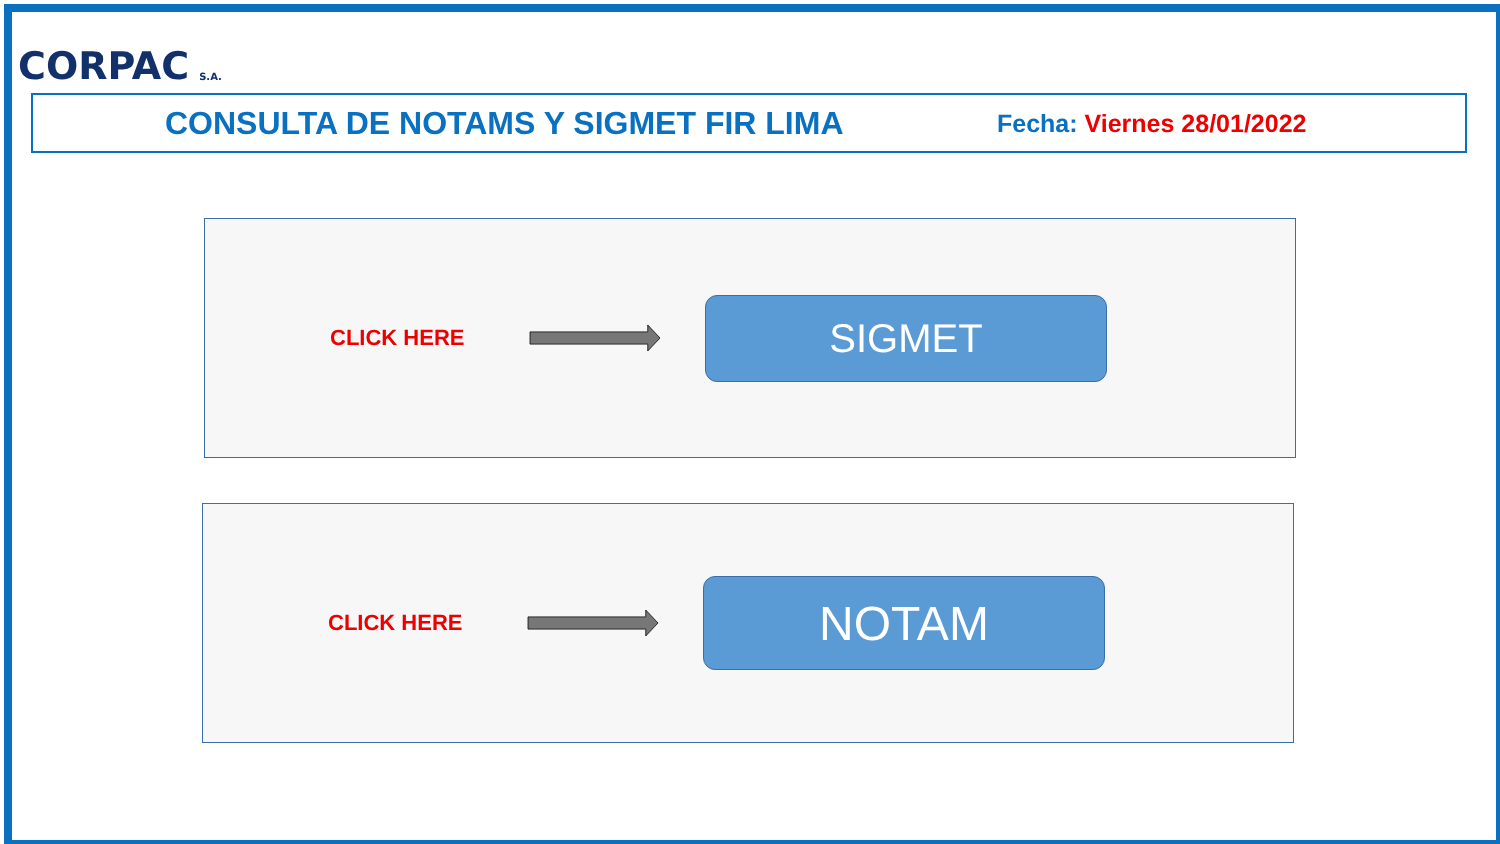CORPAC S.A.
CONSULTA DE NOTAMS Y SIGMET FIR LIMA
Fecha: Viernes 28/01/2022
CLICK HERE
SIGMET
CLICK HERE
NOTAM